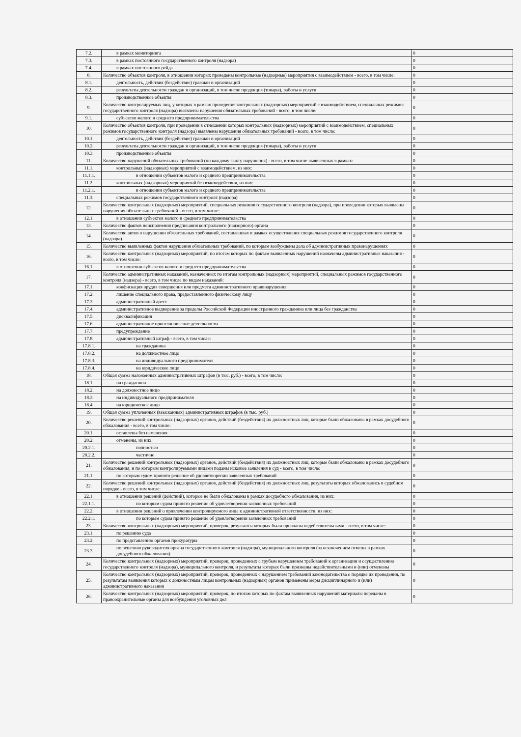| 7.2. | в рамках мониторинга | 0 |
| 7.3. | в рамках постоянного государственного контроля (надзора) | 0 |
| 7.4. | в рамках постоянного рейда | 0 |
| 8. | Количество объектов контроля, в отношении которых проведены контрольные (надзорные) мероприятия с взаимодействием - всего, в том числе: | 0 |
| 8.1. | деятельность, действия (бездействие) граждан и организаций | 0 |
| 8.2. | результаты деятельности граждан и организаций, в том числе продукция (товары), работы и услуги | 0 |
| 8.3. | производственные объекты | 0 |
| 9. | Количество контролируемых лиц, у которых в рамках проведения контрольных (надзорных) мероприятий с взаимодействием, специальных режимов государственного контроля (надзора) выявлены нарушения обязательных требований - всего, в том числе: | 0 |
| 9.1. | субъектов малого и среднего предпринимательства | 0 |
| 10. | Количество объектов контроля, при проведении в отношении которых контрольных (надзорных) мероприятий с взаимодействием, специальных режимов государственного контроля (надзора) выявлены нарушения обязательных требований - всего, в том числе: | 0 |
| 10.1. | деятельность, действия (бездействие) граждан и организаций | 0 |
| 10.2. | результаты деятельности граждан и организаций, в том числе продукция (товары), работы и услуги | 0 |
| 10.3. | производственные объекты | 0 |
| 11. | Количество нарушений обязательных требований (по каждому факту нарушения) - всего, в том числе выявленных в рамках: | 0 |
| 11.1. | контрольных (надзорных) мероприятий с взаимодействием, из них: | 0 |
| 11.1.1. | в отношении субъектов малого и среднего предпринимательства | 0 |
| 11.2. | контрольных (надзорных) мероприятий без взаимодействия, из них: | 0 |
| 11.2.1. | в отношении субъектов малого и среднего предпринимательства | 0 |
| 11.3. | специальных режимов государственного контроля (надзора) | 0 |
| 12. | Количество контрольных (надзорных) мероприятий, специальных режимов государственного контроля (надзора), при проведении которых выявлены нарушения обязательных требований - всего, в том числе: | 0 |
| 12.1. | в отношении субъектов малого и среднего предпринимательства | 0 |
| 13. | Количество фактов неисполнения предписания контрольного (надзорного) органа | 0 |
| 14. | Количество актов о нарушении обязательных требований, составленных в рамках осуществления специальных режимов государственного контроля (надзора) | 0 |
| 15. | Количество выявленных фактов нарушения обязательных требований, по которым возбуждены дела об административных правонарушениях | 0 |
| 16. | Количество контрольных (надзорных) мероприятий, по итогам которых по фактам выявленных нарушений назначены административные наказания - всего, в том числе: | 0 |
| 16.1. | в отношении субъектов малого и среднего предпринимательства | 0 |
| 17. | Количество административных наказаний, назначенных по итогам контрольных (надзорных) мероприятий, специальных режимов государственного контроля (надзора) - всего, в том числе по видам наказаний: | 0 |
| 17.1. | конфискация орудия совершения или предмета административного правонарушения | 0 |
| 17.2. | лишение специального права, предоставленного физическому лицу | 0 |
| 17.3. | административный арест | 0 |
| 17.4. | административное выдворение за пределы Российской Федерации иностранного гражданина или лица без гражданства | 0 |
| 17.5. | дисквалификация | 0 |
| 17.6. | административное приостановление деятельности | 0 |
| 17.7. | предупреждение | 0 |
| 17.8. | административный штраф - всего, в том числе: | 0 |
| 17.8.1. | на гражданина | 0 |
| 17.8.2. | на должностное лицо | 0 |
| 17.8.3. | на индивидуального предпринимателя | 0 |
| 17.8.4. | на юридическое лицо | 0 |
| 18. | Общая сумма наложенных административных штрафов (в тыс. руб.) - всего, в том числе: | 0 |
| 18.1. | на гражданина | 0 |
| 18.2. | на должностное лицо | 0 |
| 18.3. | на индивидуального предпринимателя | 0 |
| 18.4. | на юридическое лицо | 0 |
| 19. | Общая сумма уплаченных (взысканных) административных штрафов (в тыс. руб.) | 0 |
| 20. | Количество решений контрольных (надзорных) органов, действий (бездействия) их должностных лиц, которые были обжалованы в рамках досудебного обжалования - всего, в том числе: | 0 |
| 20.1. | оставлены без изменения | 0 |
| 20.2. | отменены, из них: | 0 |
| 20.2.1. | полностью | 0 |
| 20.2.2. | частично | 0 |
| 21. | Количество решений контрольных (надзорных) органов, действий (бездействия) их должностных лиц, которые были обжалованы в рамках досудебного обжалования, и по которым контролируемыми лицами поданы исковые заявления в суд - всего, в том числе: | 0 |
| 21.1. | по которым судом принято решение об удовлетворении заявленных требований | 0 |
| 22. | Количество решений контрольных (надзорных) органов, действий (бездействия) их должностных лиц, результаты которых обжаловались в судебном порядке - всего, в том числе: | 0 |
| 22.1. | в отношении решений (действий), которые не были обжалованы в рамках досудебного обжалования, из них: | 0 |
| 22.1.1. | по которым судом принято решение об удовлетворении заявленных требований | 0 |
| 22.2. | в отношении решений о привлечении контролируемого лица к административной ответственности, из них: | 0 |
| 22.2.1. | по которым судом принято решение об удовлетворении заявленных требований | 0 |
| 23. | Количество контрольных (надзорных) мероприятий, проверок, результаты которых были признаны недействительными - всего, в том числе: | 0 |
| 23.1. | по решению суда | 0 |
| 23.2. | по представлению органов прокуратуры | 0 |
| 23.3. | по решению руководителя органа государственного контроля (надзора), муниципального контроля (за исключением отмены в рамках досудебного обжалования) | 0 |
| 24. | Количество контрольных (надзорных) мероприятий, проверок, проведенных с грубым нарушением требований к организации и осуществлению государственного контроля (надзора), муниципального контроля, и результаты которых были признаны недействительными и (или) отменены | 0 |
| 25. | Количество контрольных (надзорных) мероприятий, проверок, проведенных с нарушением требований законодательства о порядке их проведения, по результатам выявления которых к должностным лицам контрольных (надзорных) органов применены меры дисциплинарного и (или) административного наказания | 0 |
| 26. | Количество контрольных (надзорных) мероприятий, проверок, по итогам которых по фактам выявленных нарушений материалы переданы в правоохранительные органы для возбуждения уголовных дел | 0 |